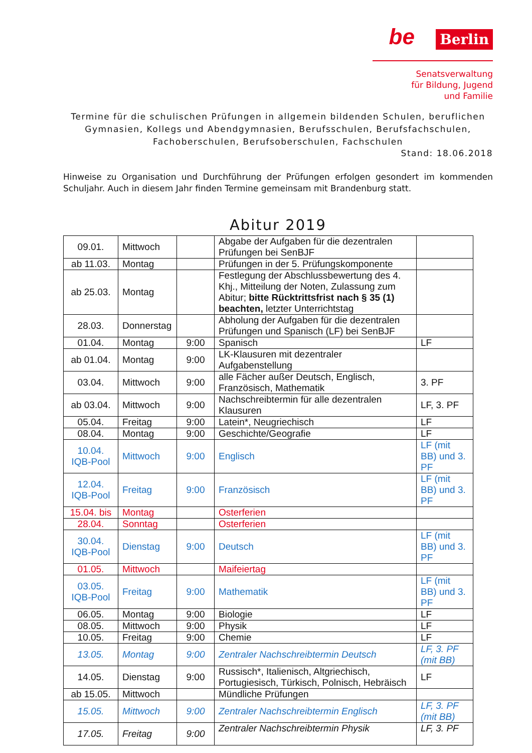be Berlin
Senatsverwaltung
für Bildung, Jugend
und Familie
Termine für die schulischen Prüfungen in allgemein bildenden Schulen, beruflichen Gymnasien, Kollegs und Abendgymnasien, Berufsschulen, Berufsfachschulen, Fachoberschulen, Berufsoberschulen, Fachschulen
Stand: 18.06.2018
Hinweise zu Organisation und Durchführung der Prüfungen erfolgen gesondert im kommenden Schuljahr. Auch in diesem Jahr finden Termine gemeinsam mit Brandenburg statt.
Abitur 2019
| 09.01. | Mittwoch | | Abgabe der Aufgaben für die dezentralen Prüfungen bei SenBJF | |
| ab 11.03. | Montag | | Prüfungen in der 5. Prüfungskomponente | |
| ab 25.03. | Montag | | Festlegung der Abschlussbewertung des 4. Khj., Mitteilung der Noten, Zulassung zum Abitur; bitte Rücktrittsfrist nach § 35 (1) beachten, letzter Unterrichtstag | |
| 28.03. | Donnerstag | | Abholung der Aufgaben für die dezentralen Prüfungen und Spanisch (LF) bei SenBJF | |
| 01.04. | Montag | 9:00 | Spanisch | LF |
| ab 01.04. | Montag | 9:00 | LK-Klausuren mit dezentraler Aufgabenstellung | |
| 03.04. | Mittwoch | 9:00 | alle Fächer außer Deutsch, Englisch, Französisch, Mathematik | 3. PF |
| ab 03.04. | Mittwoch | 9:00 | Nachschreibtermin für alle dezentralen Klausuren | LF, 3. PF |
| 05.04. | Freitag | 9:00 | Latein*, Neugriechisch | LF |
| 08.04. | Montag | 9:00 | Geschichte/Geografie | LF |
| 10.04. IQB-Pool | Mittwoch | 9:00 | Englisch | LF (mit BB) und 3. PF |
| 12.04. IQB-Pool | Freitag | 9:00 | Französisch | LF (mit BB) und 3. PF |
| 15.04. bis | Montag | | Osterferien | |
| 28.04. | Sonntag | | Osterferien | |
| 30.04. IQB-Pool | Dienstag | 9:00 | Deutsch | LF (mit BB) und 3. PF |
| 01.05. | Mittwoch | | Maifeiertag | |
| 03.05. IQB-Pool | Freitag | 9:00 | Mathematik | LF (mit BB) und 3. PF |
| 06.05. | Montag | 9:00 | Biologie | LF |
| 08.05. | Mittwoch | 9:00 | Physik | LF |
| 10.05. | Freitag | 9:00 | Chemie | LF |
| 13.05. | Montag | 9:00 | Zentraler Nachschreibtermin Deutsch | LF, 3. PF (mit BB) |
| 14.05. | Dienstag | 9:00 | Russisch*, Italienisch, Altgriechisch, Portugiesisch, Türkisch, Polnisch, Hebräisch | LF |
| ab 15.05. | Mittwoch | | Mündliche Prüfungen | |
| 15.05. | Mittwoch | 9:00 | Zentraler Nachschreibtermin Englisch | LF, 3. PF (mit BB) |
| 17.05. | Freitag | 9:00 | Zentraler Nachschreibtermin Physik | LF, 3. PF |